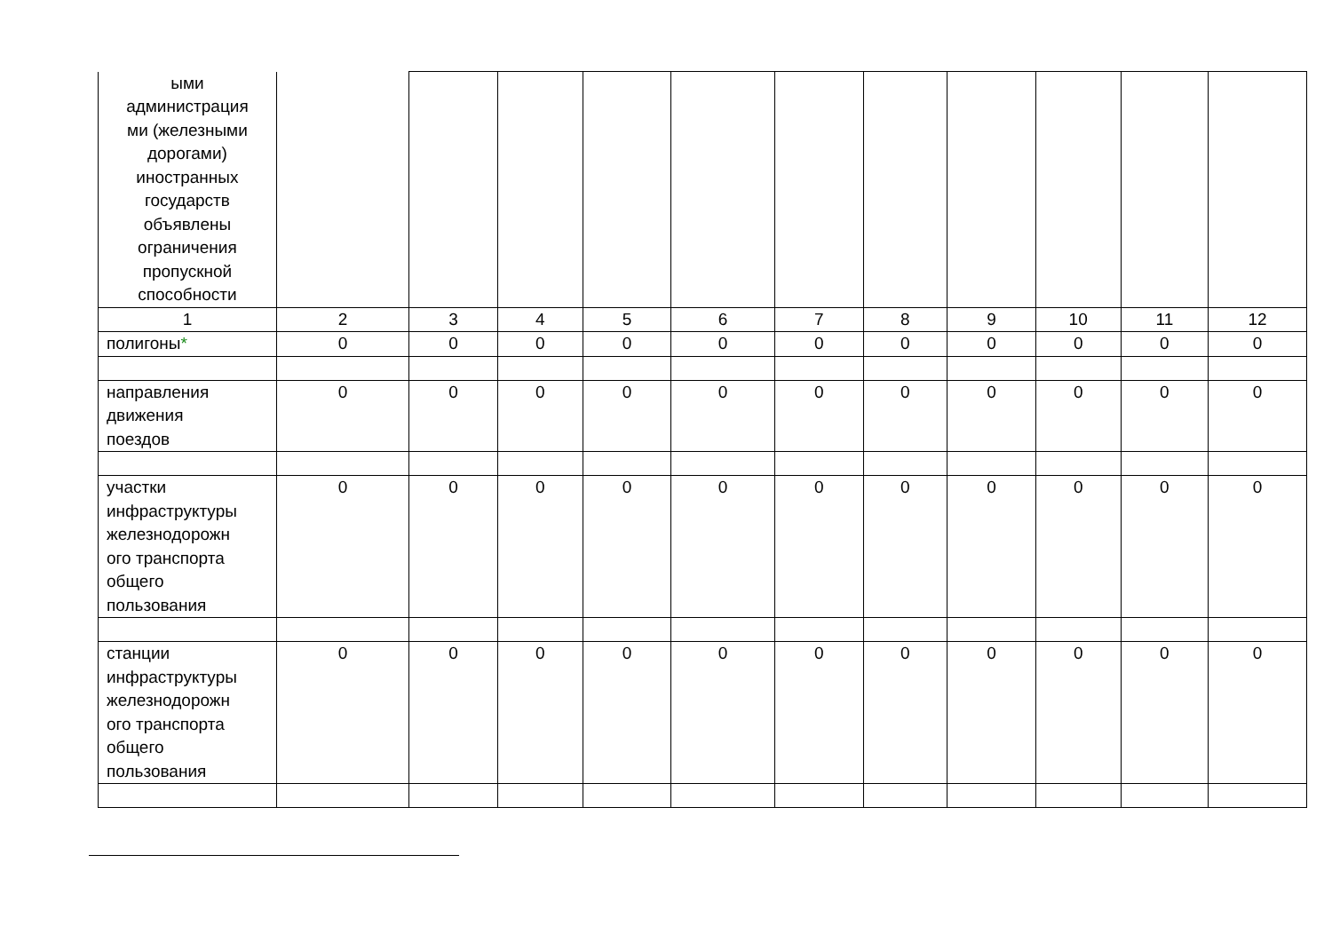| ыми администрация ми (железными дорогами) иностранных государств объявлены ограничения пропускной способности | | | | | | | | | | | |
| 1 | 2 | 3 | 4 | 5 | 6 | 7 | 8 | 9 | 10 | 11 | 12 |
| полигоны * | 0 | 0 | 0 | 0 | 0 | 0 | 0 | 0 | 0 | 0 | 0 |
| направления движения поездов | 0 | 0 | 0 | 0 | 0 | 0 | 0 | 0 | 0 | 0 | 0 |
| участки инфраструктуры железнодорожн ого транспорта общего пользования | 0 | 0 | 0 | 0 | 0 | 0 | 0 | 0 | 0 | 0 | 0 |
| станции инфраструктуры железнодорожн ого транспорта общего пользования | 0 | 0 | 0 | 0 | 0 | 0 | 0 | 0 | 0 | 0 | 0 |